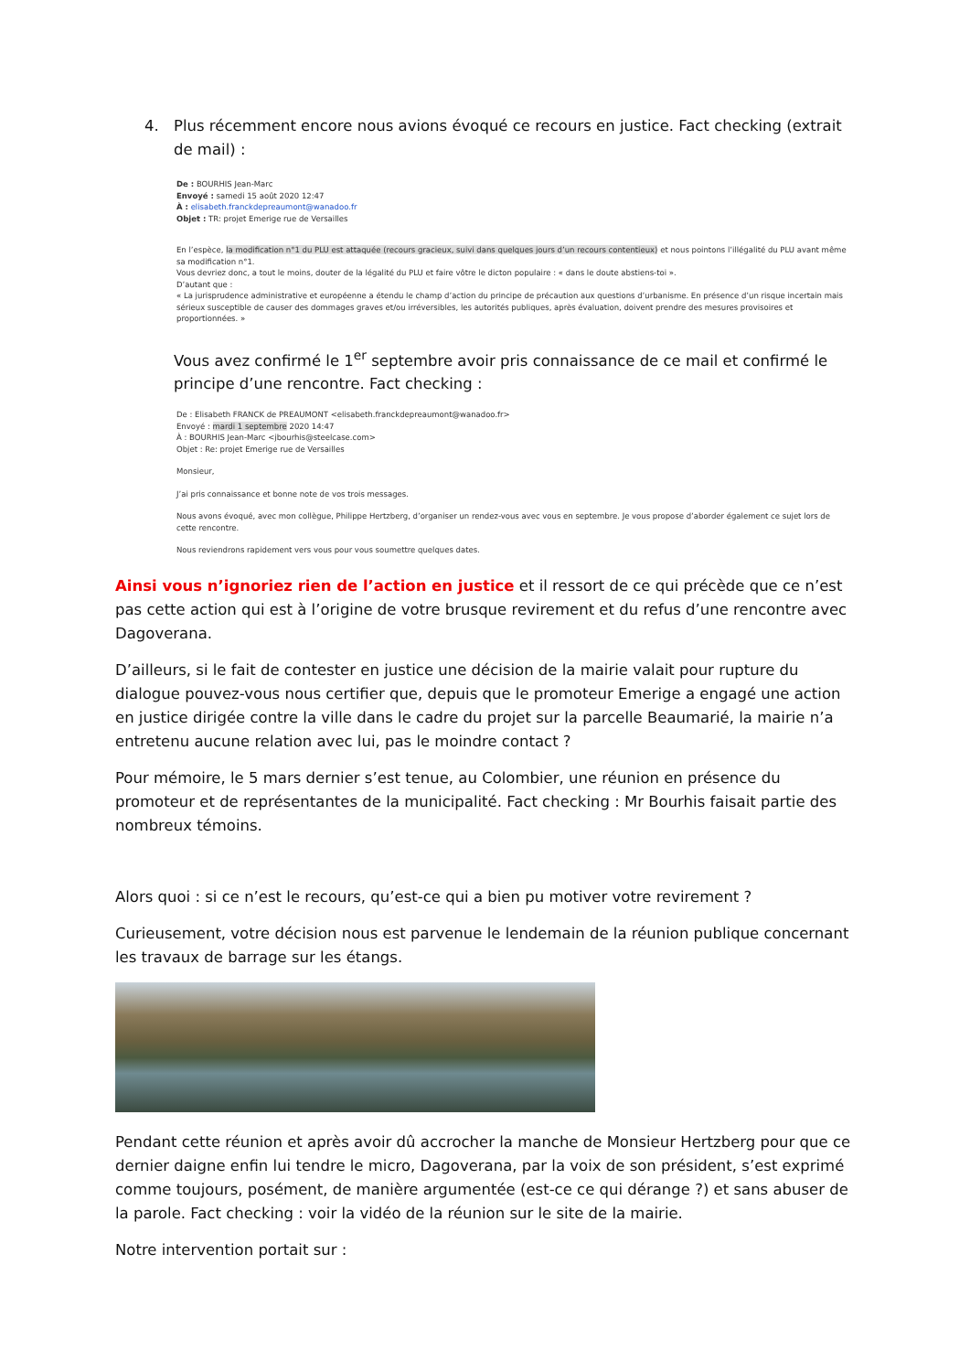4. Plus récemment encore nous avions évoqué ce recours en justice. Fact checking (extrait de mail) :
De : BOURHIS Jean-Marc
Envoyé : samedi 15 août 2020 12:47
À : elisabeth.franckdepreaumont@wanadoo.fr
Objet : TR: projet Emerige rue de Versailles
En l’espèce, la modification n°1 du PLU est attaquée (recours gracieux, suivi dans quelques jours d’un recours contentieux) et nous pointons l’illégalité du PLU avant même sa modification n°1.
Vous devriez donc, a tout le moins, douter de la légalité du PLU et faire vôtre le dicton populaire : « dans le doute abstiens-toi ».
D’autant que :
« La jurisprudence administrative et européenne a étendu le champ d’action du principe de précaution aux questions d’urbanisme. En présence d’un risque incertain mais sérieux susceptible de causer des dommages graves et/ou irréversibles, les autorités publiques, après évaluation, doivent prendre des mesures provisoires et proportionnées. »
Vous avez confirmé le 1<sup>er</sup> septembre avoir pris connaissance de ce mail et confirmé le principe d’une rencontre. Fact checking :
De : Elisabeth FRANCK de PREAUMONT <elisabeth.franckdepreaumont@wanadoo.fr>
Envoyé : mardi 1 septembre 2020 14:47
À : BOURHIS Jean-Marc <jbourhis@steelcase.com>
Objet : Re: projet Emerige rue de Versailles
Monsieur,
J’ai pris connaissance et bonne note de vos trois messages.
Nous avons évoqué, avec mon collègue, Philippe Hertzberg, d’organiser un rendez-vous avec vous en septembre. Je vous propose d’aborder également ce sujet lors de cette rencontre.
Nous reviendrons rapidement vers vous pour vous soumettre quelques dates.
Ainsi vous n’ignoriez rien de l’action en justice et il ressort de ce qui précède que ce n’est pas cette action qui est à l’origine de votre brusque revirement et du refus d’une rencontre avec Dagoverana.
D’ailleurs, si le fait de contester en justice une décision de la mairie valait pour rupture du dialogue pouvez-vous nous certifier que, depuis que le promoteur Emerige a engagé une action en justice dirigée contre la ville dans le cadre du projet sur la parcelle Beaumarié, la mairie n’a entretenu aucune relation avec lui, pas le moindre contact ?
Pour mémoire, le 5 mars dernier s’est tenue, au Colombier, une réunion en présence du promoteur et de représentantes de la municipalité. Fact checking : Mr Bourhis faisait partie des nombreux témoins.
Alors quoi : si ce n’est le recours, qu’est-ce qui a bien pu motiver votre revirement ?
Curieusement, votre décision nous est parvenue le lendemain de la réunion publique concernant les travaux de barrage sur les étangs.
Pendant cette réunion et après avoir dû accrocher la manche de Monsieur Hertzberg pour que ce dernier daigne enfin lui tendre le micro, Dagoverana, par la voix de son président, s’est exprimé comme toujours, posément, de manière argumentée (est-ce ce qui dérange ?) et sans abuser de la parole. Fact checking : voir la vidéo de la réunion sur le site de la mairie.
Notre intervention portait sur :